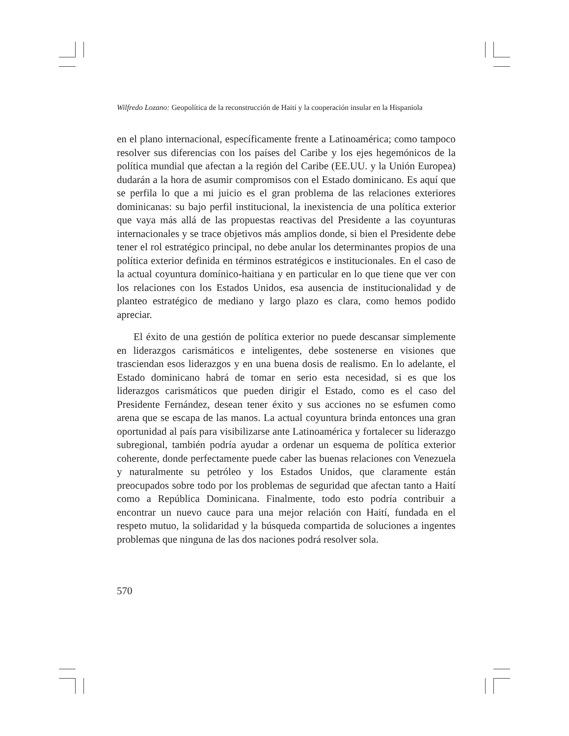Wilfredo Lozano: Geopolítica de la reconstrucción de Haití y la cooperación insular en la Hispaniola
en el plano internacional, específicamente frente a Latinoamérica; como tampoco resolver sus diferencias con los países del Caribe y los ejes hegemónicos de la política mundial que afectan a la región del Caribe (EE.UU. y la Unión Europea) dudarán a la hora de asumir compromisos con el Estado dominicano. Es aquí que se perfila lo que a mi juicio es el gran problema de las relaciones exteriores dominicanas: su bajo perfil institucional, la inexistencia de una política exterior que vaya más allá de las propuestas reactivas del Presidente a las coyunturas internacionales y se trace objetivos más amplios donde, si bien el Presidente debe tener el rol estratégico principal, no debe anular los determinantes propios de una política exterior definida en términos estratégicos e institucionales. En el caso de la actual coyuntura domínico-haitiana y en particular en lo que tiene que ver con los relaciones con los Estados Unidos, esa ausencia de institucionalidad y de planteo estratégico de mediano y largo plazo es clara, como hemos podido apreciar.
El éxito de una gestión de política exterior no puede descansar simplemente en liderazgos carismáticos e inteligentes, debe sostenerse en visiones que trasciendan esos liderazgos y en una buena dosis de realismo. En lo adelante, el Estado dominicano habrá de tomar en serio esta necesidad, si es que los liderazgos carismáticos que pueden dirigir el Estado, como es el caso del Presidente Fernández, desean tener éxito y sus acciones no se esfumen como arena que se escapa de las manos. La actual coyuntura brinda entonces una gran oportunidad al país para visibilizarse ante Latinoamérica y fortalecer su liderazgo subregional, también podría ayudar a ordenar un esquema de política exterior coherente, donde perfectamente puede caber las buenas relaciones con Venezuela y naturalmente su petróleo y los Estados Unidos, que claramente están preocupados sobre todo por los problemas de seguridad que afectan tanto a Haití como a República Dominicana. Finalmente, todo esto podría contribuir a encontrar un nuevo cauce para una mejor relación con Haití, fundada en el respeto mutuo, la solidaridad y la búsqueda compartida de soluciones a ingentes problemas que ninguna de las dos naciones podrá resolver sola.
570